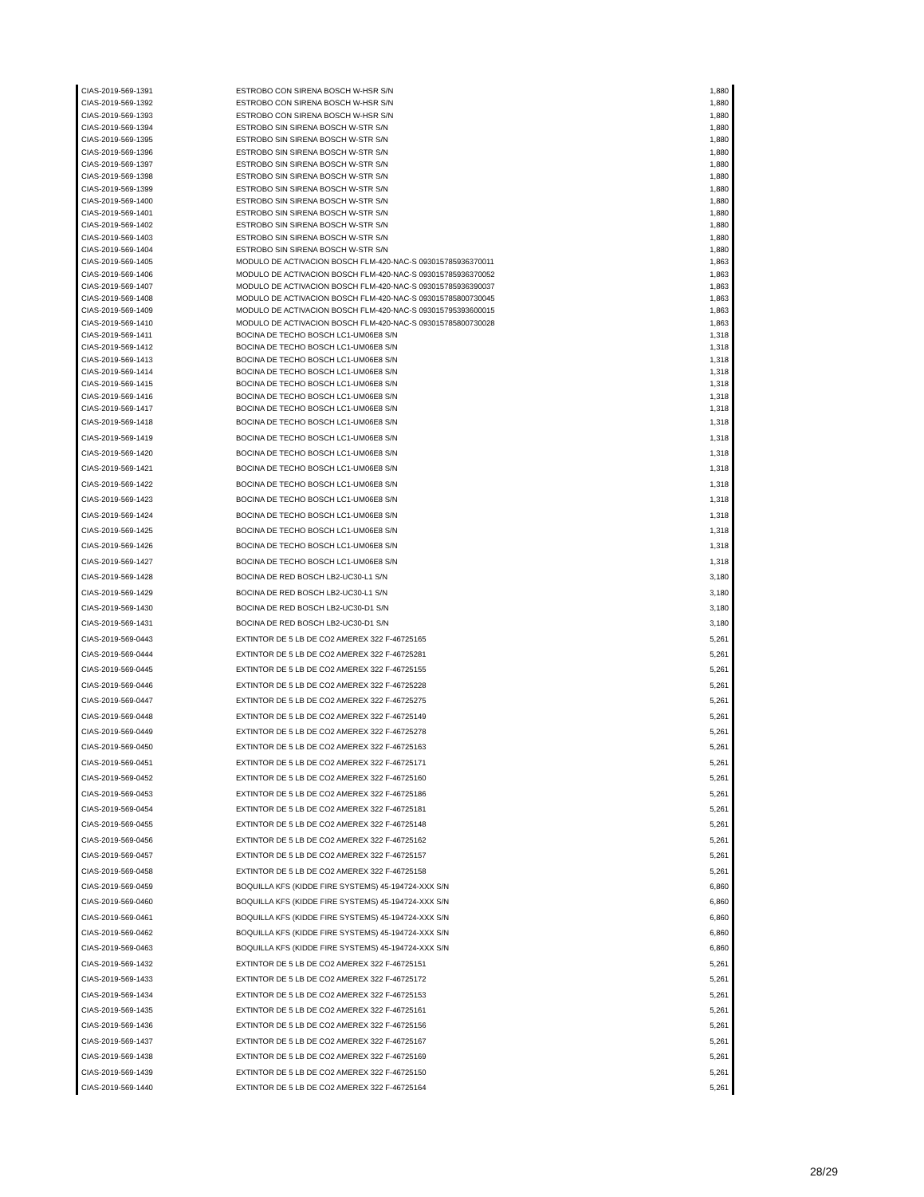| CIAS-2019-569-1391 | ESTROBO CON SIRENA BOSCH W-HSR S/N | 1,880 |
| CIAS-2019-569-1392 | ESTROBO CON SIRENA BOSCH W-HSR S/N | 1,880 |
| CIAS-2019-569-1393 | ESTROBO CON SIRENA BOSCH W-HSR S/N | 1,880 |
| CIAS-2019-569-1394 | ESTROBO SIN SIRENA BOSCH W-STR S/N | 1,880 |
| CIAS-2019-569-1395 | ESTROBO SIN SIRENA BOSCH W-STR S/N | 1,880 |
| CIAS-2019-569-1396 | ESTROBO SIN SIRENA BOSCH W-STR S/N | 1,880 |
| CIAS-2019-569-1397 | ESTROBO SIN SIRENA BOSCH W-STR S/N | 1,880 |
| CIAS-2019-569-1398 | ESTROBO SIN SIRENA BOSCH W-STR S/N | 1,880 |
| CIAS-2019-569-1399 | ESTROBO SIN SIRENA BOSCH W-STR S/N | 1,880 |
| CIAS-2019-569-1400 | ESTROBO SIN SIRENA BOSCH W-STR S/N | 1,880 |
| CIAS-2019-569-1401 | ESTROBO SIN SIRENA BOSCH W-STR S/N | 1,880 |
| CIAS-2019-569-1402 | ESTROBO SIN SIRENA BOSCH W-STR S/N | 1,880 |
| CIAS-2019-569-1403 | ESTROBO SIN SIRENA BOSCH W-STR S/N | 1,880 |
| CIAS-2019-569-1404 | ESTROBO SIN SIRENA BOSCH W-STR S/N | 1,880 |
| CIAS-2019-569-1405 | MODULO DE ACTIVACION BOSCH FLM-420-NAC-S 093015785936370011 | 1,863 |
| CIAS-2019-569-1406 | MODULO DE ACTIVACION BOSCH FLM-420-NAC-S 093015785936370052 | 1,863 |
| CIAS-2019-569-1407 | MODULO DE ACTIVACION BOSCH FLM-420-NAC-S 093015785936390037 | 1,863 |
| CIAS-2019-569-1408 | MODULO DE ACTIVACION BOSCH FLM-420-NAC-S 093015785800730045 | 1,863 |
| CIAS-2019-569-1409 | MODULO DE ACTIVACION BOSCH FLM-420-NAC-S 093015795393600015 | 1,863 |
| CIAS-2019-569-1410 | MODULO DE ACTIVACION BOSCH FLM-420-NAC-S 093015785800730028 | 1,863 |
| CIAS-2019-569-1411 | BOCINA DE TECHO BOSCH LC1-UM06E8 S/N | 1,318 |
| CIAS-2019-569-1412 | BOCINA DE TECHO BOSCH LC1-UM06E8 S/N | 1,318 |
| CIAS-2019-569-1413 | BOCINA DE TECHO BOSCH LC1-UM06E8 S/N | 1,318 |
| CIAS-2019-569-1414 | BOCINA DE TECHO BOSCH LC1-UM06E8 S/N | 1,318 |
| CIAS-2019-569-1415 | BOCINA DE TECHO BOSCH LC1-UM06E8 S/N | 1,318 |
| CIAS-2019-569-1416 | BOCINA DE TECHO BOSCH LC1-UM06E8 S/N | 1,318 |
| CIAS-2019-569-1417 | BOCINA DE TECHO BOSCH LC1-UM06E8 S/N | 1,318 |
| CIAS-2019-569-1418 | BOCINA DE TECHO BOSCH LC1-UM06E8 S/N | 1,318 |
| CIAS-2019-569-1419 | BOCINA DE TECHO BOSCH LC1-UM06E8 S/N | 1,318 |
| CIAS-2019-569-1420 | BOCINA DE TECHO BOSCH LC1-UM06E8 S/N | 1,318 |
| CIAS-2019-569-1421 | BOCINA DE TECHO BOSCH LC1-UM06E8 S/N | 1,318 |
| CIAS-2019-569-1422 | BOCINA DE TECHO BOSCH LC1-UM06E8 S/N | 1,318 |
| CIAS-2019-569-1423 | BOCINA DE TECHO BOSCH LC1-UM06E8 S/N | 1,318 |
| CIAS-2019-569-1424 | BOCINA DE TECHO BOSCH LC1-UM06E8 S/N | 1,318 |
| CIAS-2019-569-1425 | BOCINA DE TECHO BOSCH LC1-UM06E8 S/N | 1,318 |
| CIAS-2019-569-1426 | BOCINA DE TECHO BOSCH LC1-UM06E8 S/N | 1,318 |
| CIAS-2019-569-1427 | BOCINA DE TECHO BOSCH LC1-UM06E8 S/N | 1,318 |
| CIAS-2019-569-1428 | BOCINA DE RED BOSCH LB2-UC30-L1 S/N | 3,180 |
| CIAS-2019-569-1429 | BOCINA DE RED BOSCH LB2-UC30-L1 S/N | 3,180 |
| CIAS-2019-569-1430 | BOCINA DE RED BOSCH LB2-UC30-D1 S/N | 3,180 |
| CIAS-2019-569-1431 | BOCINA DE RED BOSCH LB2-UC30-D1 S/N | 3,180 |
| CIAS-2019-569-0443 | EXTINTOR DE 5 LB DE CO2 AMEREX 322 F-46725165 | 5,261 |
| CIAS-2019-569-0444 | EXTINTOR DE 5 LB DE CO2 AMEREX 322 F-46725281 | 5,261 |
| CIAS-2019-569-0445 | EXTINTOR DE 5 LB DE CO2 AMEREX 322 F-46725155 | 5,261 |
| CIAS-2019-569-0446 | EXTINTOR DE 5 LB DE CO2 AMEREX 322 F-46725228 | 5,261 |
| CIAS-2019-569-0447 | EXTINTOR DE 5 LB DE CO2 AMEREX 322 F-46725275 | 5,261 |
| CIAS-2019-569-0448 | EXTINTOR DE 5 LB DE CO2 AMEREX 322 F-46725149 | 5,261 |
| CIAS-2019-569-0449 | EXTINTOR DE 5 LB DE CO2 AMEREX 322 F-46725278 | 5,261 |
| CIAS-2019-569-0450 | EXTINTOR DE 5 LB DE CO2 AMEREX 322 F-46725163 | 5,261 |
| CIAS-2019-569-0451 | EXTINTOR DE 5 LB DE CO2 AMEREX 322 F-46725171 | 5,261 |
| CIAS-2019-569-0452 | EXTINTOR DE 5 LB DE CO2 AMEREX 322 F-46725160 | 5,261 |
| CIAS-2019-569-0453 | EXTINTOR DE 5 LB DE CO2 AMEREX 322 F-46725186 | 5,261 |
| CIAS-2019-569-0454 | EXTINTOR DE 5 LB DE CO2 AMEREX 322 F-46725181 | 5,261 |
| CIAS-2019-569-0455 | EXTINTOR DE 5 LB DE CO2 AMEREX 322 F-46725148 | 5,261 |
| CIAS-2019-569-0456 | EXTINTOR DE 5 LB DE CO2 AMEREX 322 F-46725162 | 5,261 |
| CIAS-2019-569-0457 | EXTINTOR DE 5 LB DE CO2 AMEREX 322 F-46725157 | 5,261 |
| CIAS-2019-569-0458 | EXTINTOR DE 5 LB DE CO2 AMEREX 322 F-46725158 | 5,261 |
| CIAS-2019-569-0459 | BOQUILLA KFS (KIDDE FIRE SYSTEMS) 45-194724-XXX S/N | 6,860 |
| CIAS-2019-569-0460 | BOQUILLA KFS (KIDDE FIRE SYSTEMS) 45-194724-XXX S/N | 6,860 |
| CIAS-2019-569-0461 | BOQUILLA KFS (KIDDE FIRE SYSTEMS) 45-194724-XXX S/N | 6,860 |
| CIAS-2019-569-0462 | BOQUILLA KFS (KIDDE FIRE SYSTEMS) 45-194724-XXX S/N | 6,860 |
| CIAS-2019-569-0463 | BOQUILLA KFS (KIDDE FIRE SYSTEMS) 45-194724-XXX S/N | 6,860 |
| CIAS-2019-569-1432 | EXTINTOR DE 5 LB DE CO2 AMEREX 322 F-46725151 | 5,261 |
| CIAS-2019-569-1433 | EXTINTOR DE 5 LB DE CO2 AMEREX 322 F-46725172 | 5,261 |
| CIAS-2019-569-1434 | EXTINTOR DE 5 LB DE CO2 AMEREX 322 F-46725153 | 5,261 |
| CIAS-2019-569-1435 | EXTINTOR DE 5 LB DE CO2 AMEREX 322 F-46725161 | 5,261 |
| CIAS-2019-569-1436 | EXTINTOR DE 5 LB DE CO2 AMEREX 322 F-46725156 | 5,261 |
| CIAS-2019-569-1437 | EXTINTOR DE 5 LB DE CO2 AMEREX 322 F-46725167 | 5,261 |
| CIAS-2019-569-1438 | EXTINTOR DE 5 LB DE CO2 AMEREX 322 F-46725169 | 5,261 |
| CIAS-2019-569-1439 | EXTINTOR DE 5 LB DE CO2 AMEREX 322 F-46725150 | 5,261 |
| CIAS-2019-569-1440 | EXTINTOR DE 5 LB DE CO2 AMEREX 322 F-46725164 | 5,261 |
28/29